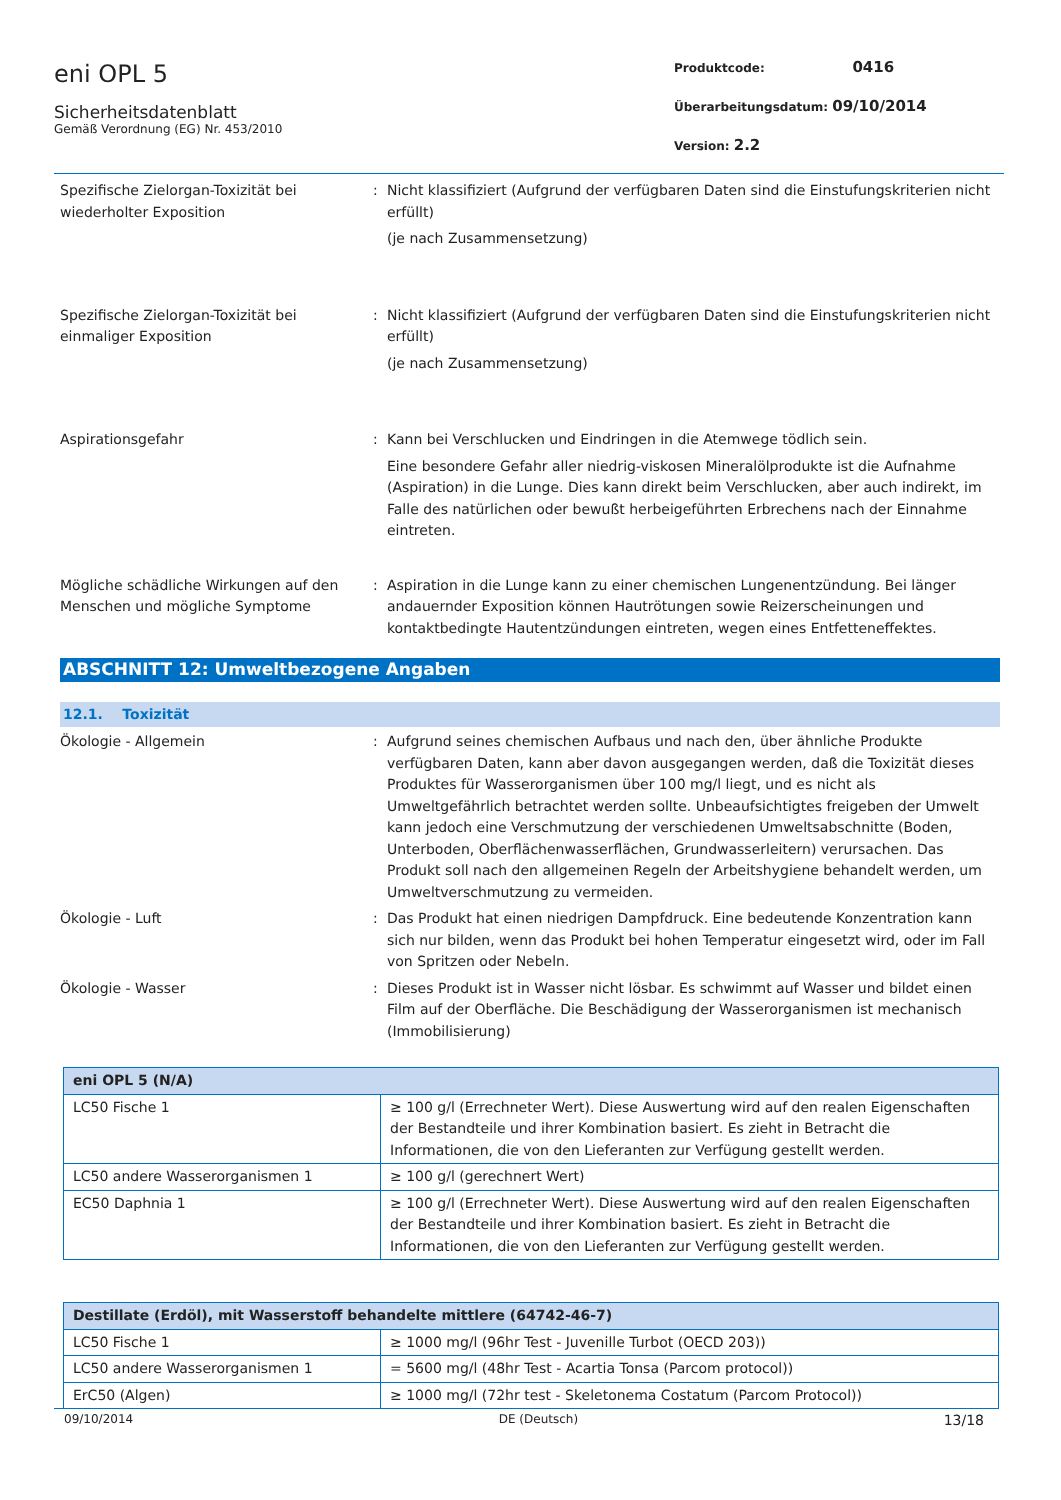eni OPL 5
Sicherheitsdatenblatt
Gemäß Verordnung (EG) Nr. 453/2010
Produktcode: 0416
Überarbeitungsdatum: 09/10/2014
Version: 2.2
Spezifische Zielorgan-Toxizität bei wiederholter Exposition
: Nicht klassifiziert (Aufgrund der verfügbaren Daten sind die Einstufungskriterien nicht erfüllt)
(je nach Zusammensetzung)
Spezifische Zielorgan-Toxizität bei einmaliger Exposition
: Nicht klassifiziert (Aufgrund der verfügbaren Daten sind die Einstufungskriterien nicht erfüllt)
(je nach Zusammensetzung)
Aspirationsgefahr : Kann bei Verschlucken und Eindringen in die Atemwege tödlich sein.
Eine besondere Gefahr aller niedrig-viskosen Mineralölprodukte ist die Aufnahme (Aspiration) in die Lunge. Dies kann direkt beim Verschlucken, aber auch indirekt, im Falle des natürlichen oder bewußt herbeigeführten Erbrechens nach der Einnahme eintreten.
Mögliche schädliche Wirkungen auf den Menschen und mögliche Symptome
: Aspiration in die Lunge kann zu einer chemischen Lungenentzündung. Bei länger andauernder Exposition können Hautrötungen sowie Reizerscheinungen und kontaktbedingte Hautentzündungen eintreten, wegen eines Entfetteneffektes.
ABSCHNITT 12: Umweltbezogene Angaben
12.1. Toxizität
Ökologie - Allgemein : Aufgrund seines chemischen Aufbaus und nach den, über ähnliche Produkte verfügbaren Daten, kann aber davon ausgegangen werden, daß die Toxizität dieses Produktes für Wasserorganismen über 100 mg/l liegt, und es nicht als Umweltgefährlich betrachtet werden sollte. Unbeaufsichtigtes freigeben der Umwelt kann jedoch eine Verschmutzung der verschiedenen Umweltsabschnitte (Boden, Unterboden, Oberflächenwasserflächen, Grundwasserleitern) verursachen. Das Produkt soll nach den allgemeinen Regeln der Arbeitshygiene behandelt werden, um Umweltverschmutzung zu vermeiden.
Ökologie - Luft : Das Produkt hat einen niedrigen Dampfdruck. Eine bedeutende Konzentration kann sich nur bilden, wenn das Produkt bei hohen Temperatur eingesetzt wird, oder im Fall von Spritzen oder Nebeln.
Ökologie - Wasser : Dieses Produkt ist in Wasser nicht lösbar. Es schwimmt auf Wasser und bildet einen Film auf der Oberfläche. Die Beschädigung der Wasserorganismen ist mechanisch (Immobilisierung)
| eni OPL 5 (N/A) | |
| --- | --- |
| LC50 Fische 1 | ≥ 100 g/l (Errechneter Wert). Diese Auswertung wird auf den realen Eigenschaften der Bestandteile und ihrer Kombination basiert. Es zieht in Betracht die Informationen, die von den Lieferanten zur Verfügung gestellt werden. |
| LC50 andere Wasserorganismen 1 | ≥ 100 g/l (gerechnert Wert) |
| EC50 Daphnia 1 | ≥ 100 g/l (Errechneter Wert). Diese Auswertung wird auf den realen Eigenschaften der Bestandteile und ihrer Kombination basiert. Es zieht in Betracht die Informationen, die von den Lieferanten zur Verfügung gestellt werden. |
| Destillate (Erdöl), mit Wasserstoff behandelte mittlere (64742-46-7) | |
| --- | --- |
| LC50 Fische 1 | ≥ 1000 mg/l (96hr Test - Juvenille Turbot (OECD 203)) |
| LC50 andere Wasserorganismen 1 | = 5600 mg/l (48hr Test - Acartia Tonsa (Parcom protocol)) |
| ErC50 (Algen) | ≥ 1000 mg/l (72hr test - Skeletonema Costatum (Parcom Protocol)) |
09/10/2014 DE (Deutsch) 13/18